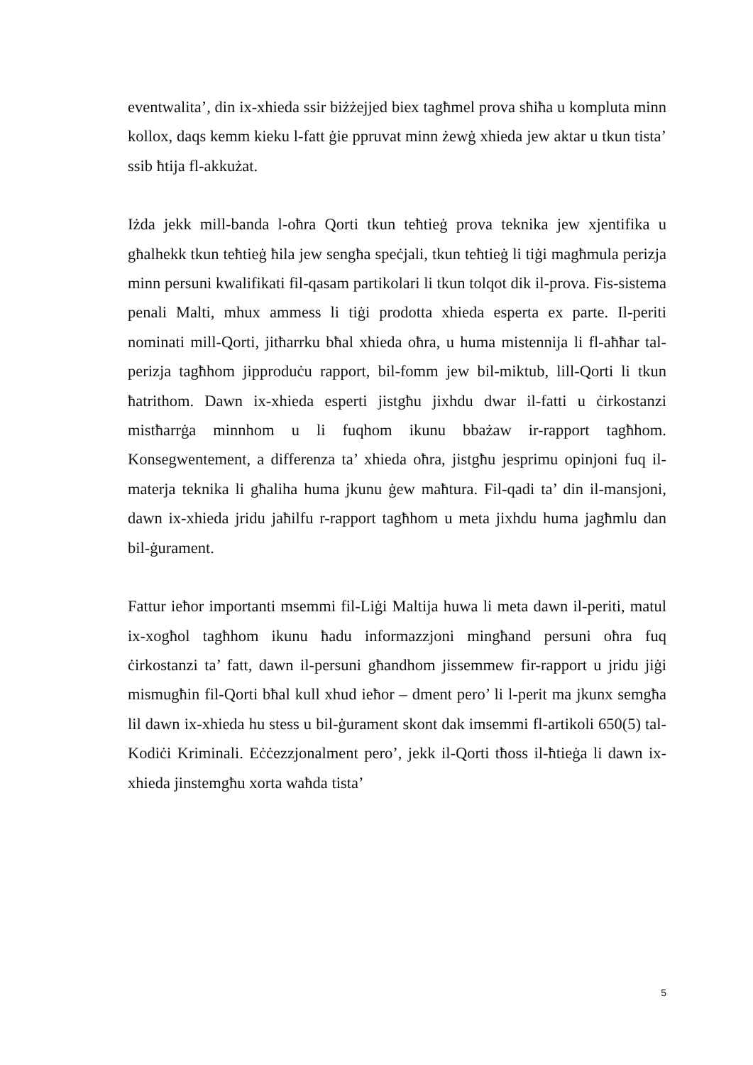eventwalita’, din ix-xhieda ssir biżżejjed biex tagħmel prova sħiħa u kompluta minn kollox, daqs kemm kieku l-fatt ġie ppruvat minn żewġ xhieda jew aktar u tkun tista’ ssib ħtija fl-akkużat.
Iżda jekk mill-banda l-oħra Qorti tkun teħtieġ prova teknika jew xjentifika u għalhekk tkun teħtieġ ħila jew sengħa speċjali, tkun teħtieġ li tiġi magħmula perizja minn persuni kwalifikati fil-qasam partikolari li tkun tolqot dik il-prova. Fis-sistema penali Malti, mhux ammess li tiġi prodotta xhieda esperta ex parte. Il-periti nominati mill-Qorti, jitħarrku bħal xhieda oħra, u huma mistennija li fl-aħħar tal-perizja tagħhom jipproduċu rapport, bil-fomm jew bil-miktub, lill-Qorti li tkun ħatrithom. Dawn ix-xhieda esperti jistgħu jixhdu dwar il-fatti u ċirkostanzi mistħarrġa minnhom u li fuqhom ikunu bbażaw ir-rapport tagħhom. Konsegwentement, a differenza ta’ xhieda oħra, jistgħu jesprimu opinjoni fuq il-materja teknika li għaliha huma jkunu ġew maħtura. Fil-qadi ta’ din il-mansjoni, dawn ix-xhieda jridu jaħilfu r-rapport tagħhom u meta jixhdu huma jagħmlu dan bil-ġurament.
Fattur ieħor importanti msemmi fil-Liġi Maltija huwa li meta dawn il-periti, matul ix-xogħol tagħhom ikunu ħadu informazzjoni mingħand persuni oħra fuq ċirkostanzi ta’ fatt, dawn il-persuni għandhom jissemmew fir-rapport u jridu jiġi mismugħin fil-Qorti bħal kull xhud ieħor – dment pero’ li l-perit ma jkunx semgħa lil dawn ix-xhieda hu stess u bil-ġurament skont dak imsemmi fl-artikoli 650(5) tal-Kodiċi Kriminali. Eċċezzjonalment pero’, jekk il-Qorti tħoss il-ħtieġa li dawn ix-xhieda jinstemgħu xorta waħda tista’
5